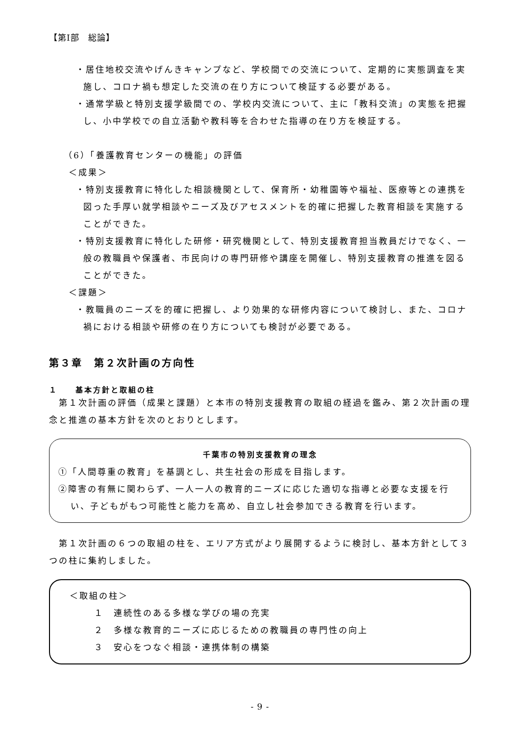【第Ⅰ部　総論】
・居住地校交流やげんきキャンプなど、学校間での交流について、定期的に実態調査を実施し、コロナ禍も想定した交流の在り方について検証する必要がある。
・通常学級と特別支援学級間での、学校内交流について、主に「教科交流」の実態を把握し、小中学校での自立活動や教科等を合わせた指導の在り方を検証する。
（6）「養護教育センターの機能」の評価
＜成果＞
・特別支援教育に特化した相談機関として、保育所・幼稚園等や福祉、医療等との連携を図った手厚い就学相談やニーズ及びアセスメントを的確に把握した教育相談を実施することができた。
・特別支援教育に特化した研修・研究機関として、特別支援教育担当教員だけでなく、一般の教職員や保護者、市民向けの専門研修や講座を開催し、特別支援教育の推進を図ることができた。
＜課題＞
・教職員のニーズを的確に把握し、より効果的な研修内容について検討し、また、コロナ禍における相談や研修の在り方についても検討が必要である。
第３章　第２次計画の方向性
１　　基本方針と取組の柱
　第１次計画の評価（成果と課題）と本市の特別支援教育の取組の経過を鑑み、第２次計画の理念と推進の基本方針を次のとおりとします。
千葉市の特別支援教育の理念
①「人間尊重の教育」を基調とし、共生社会の形成を目指します。
②障害の有無に関わらず、一人一人の教育的ニーズに応じた適切な指導と必要な支援を行い、子どもがもつ可能性と能力を高め、自立し社会参加できる教育を行います。
　第１次計画の６つの取組の柱を、エリア方式がより展開するように検討し、基本方針として３つの柱に集約しました。
＜取組の柱＞
１　連続性のある多様な学びの場の充実
２　多様な教育的ニーズに応じるための教職員の専門性の向上
３　安心をつなぐ相談・連携体制の構築
- 9 -